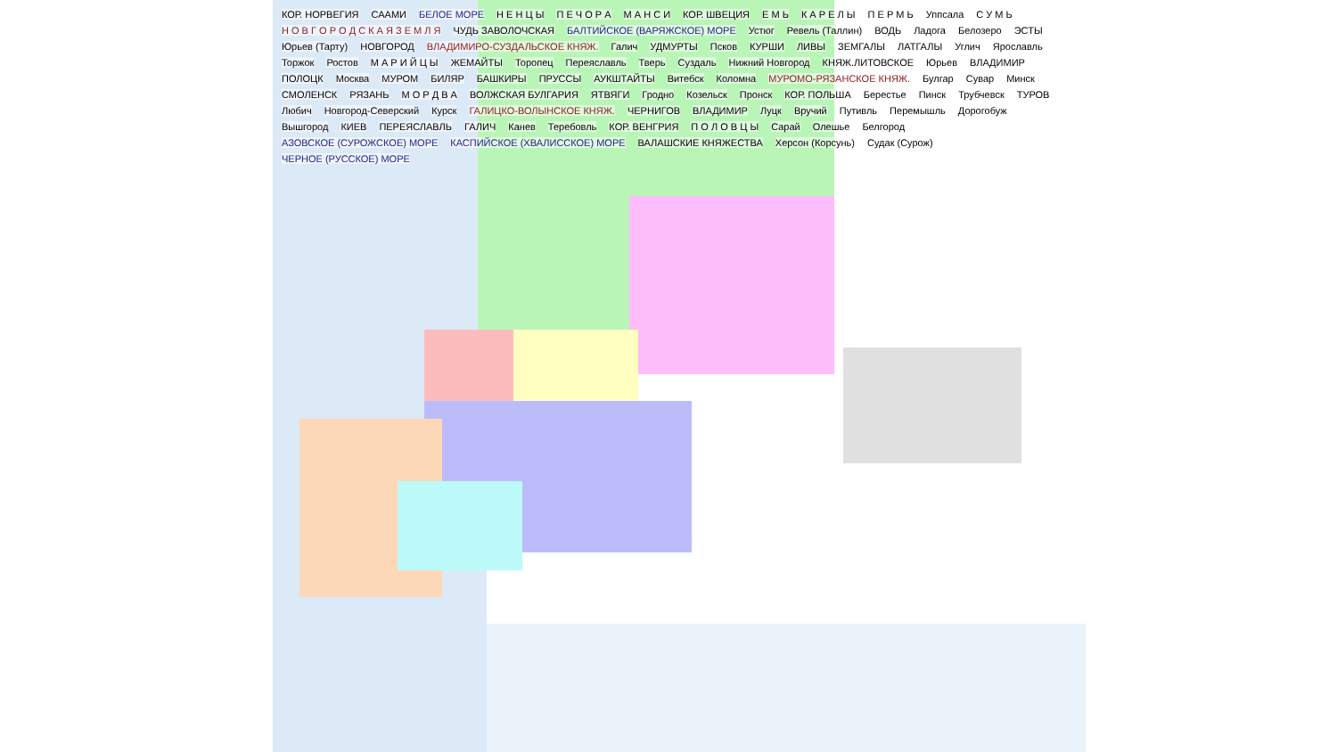КОР. НОРВЕГИЯ САAMИ БЕЛОЕ МОРЕ Н Е Н Ц Ы П Е Ч О Р А М А Н С И КОР. ШВЕЦИЯ Е М Ь К А Р Е Л Ы П Е Р М Ь Уппсала С У М Ь Н О В Г О Р О Д С К А Я З Е М Л Я ЧУДЬ ЗАВОЛОЧСКАЯ БАЛТИЙСКОЕ (ВАРЯЖСКОЕ) МОРЕ Устюг Ревель (Таллин) ВОДЬ Ладога Белозеро ЭСТЫ Юрьев (Тарту) НОВГОРОД ВЛАДИМИРО-СУЗДАЛЬСКОЕ КНЯЖ. Галич УДМУРТЫ Псков КУРШИ ЛИВЫ ЗЕМГАЛЫ ЛАТГАЛЫ Углич Ярославль Торжок Ростов М А Р И Й Ц Ы ЖЕМАЙТЫ Торопец Переяславль Тверь Суздаль Нижний Новгород КНЯЖ.ЛИТОВСКОЕ Юрьев ВЛАДИМИР ПОЛОЦК Москва МУРОМ БИЛЯР БАШКИРЫ ПРУССЫ АУКШТАЙТЫ Витебск Коломна МУРОМО-РЯЗАНСКОЕ КНЯЖ. Булгар Сувар Минск СМОЛЕНСК РЯЗАНЬ М О Р Д В А ВОЛЖСКАЯ БУЛГАРИЯ ЯТВЯГИ Гродно Козельск Пронск КОР. ПОЛЬША Берестье Пинск Трубчевск ТУРОВ Любич Новгород-Северский Курск ГАЛИЦКО-ВОЛЫНСКОЕ КНЯЖ. ЧЕРНИГОВ ВЛАДИМИР Луцк Вручий Путивль Перемышль Дорогобуж Вышгород КИЕВ ПЕРЕЯСЛАВЛЬ ГАЛИЧ Канев Теребовль КОР. ВЕНГРИЯ П О Л О В Ц Ы Сарай Олешье Белгород АЗОВСКОЕ (СУРОЖСКОЕ) МОРЕ КАСПИЙСКОЕ (ХВАЛИССКОЕ) МОРЕ ВАЛАШСКИЕ КНЯЖЕСТВА Херсон (Корсунь) Судак (Сурож) ЧЕРНОЕ (РУССКОЕ) МОРЕ